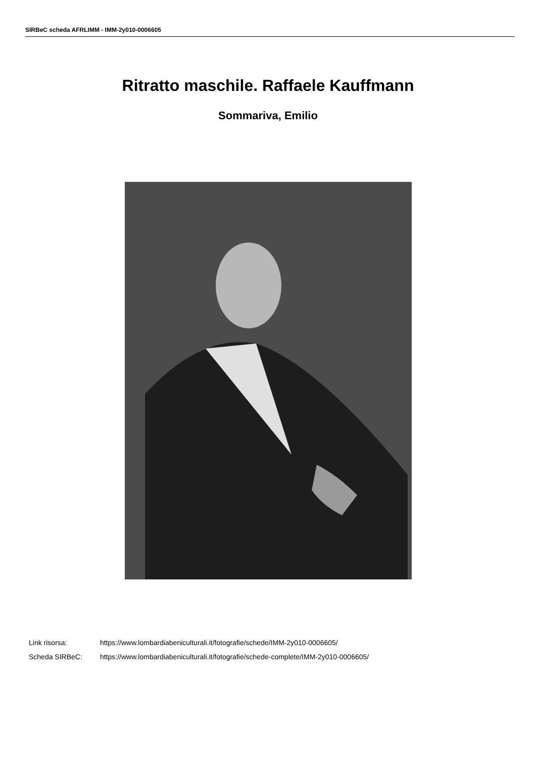SIRBeC scheda AFRLIMM - IMM-2y010-0006605
Ritratto maschile. Raffaele Kauffmann
Sommariva, Emilio
Link risorsa: https://www.lombardiabeniculturali.it/fotografie/schede/IMM-2y010-0006605/
Scheda SIRBeC: https://www.lombardiabeniculturali.it/fotografie/schede-complete/IMM-2y010-0006605/